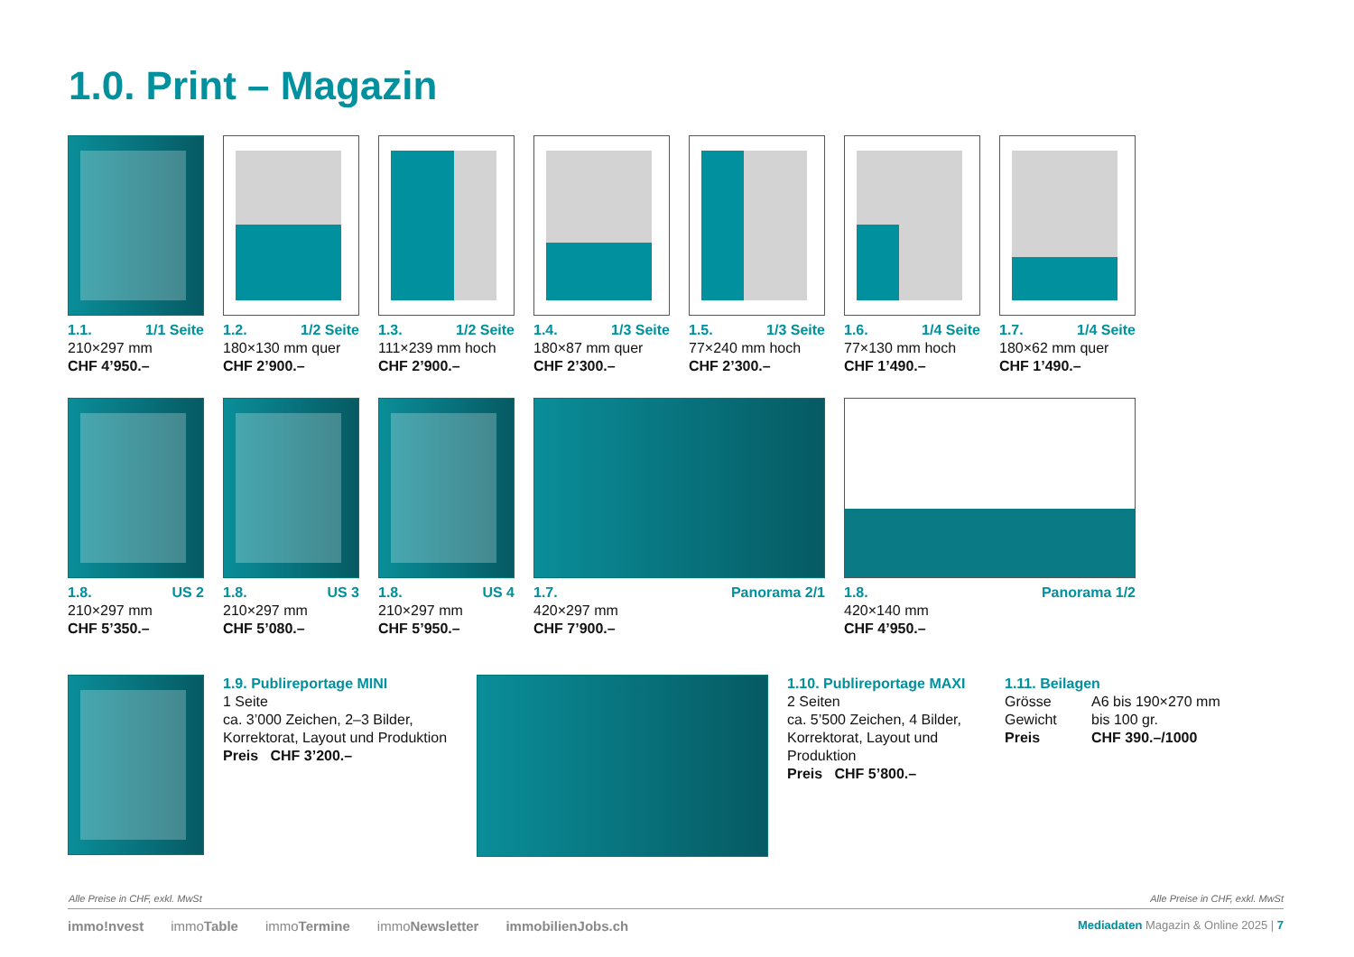1.0. Print – Magazin
1.1. 1/1 Seite
210×297 mm
CHF 4’950.–
1.2. 1/2 Seite
180×130 mm quer
CHF 2’900.–
1.3. 1/2 Seite
111×239 mm hoch
CHF 2’900.–
1.4. 1/3 Seite
180×87 mm quer
CHF 2’300.–
1.5. 1/3 Seite
77×240 mm hoch
CHF 2’300.–
1.6. 1/4 Seite
77×130 mm hoch
CHF 1’490.–
1.7. 1/4 Seite
180×62 mm quer
CHF 1’490.–
1.8. US 2
210×297 mm
CHF 5’350.–
1.8. US 3
210×297 mm
CHF 5’080.–
1.8. US 4
210×297 mm
CHF 5’950.–
1.7. Panorama 2/1
420×297 mm
CHF 7’900.–
1.8. Panorama 1/2
420×140 mm
CHF 4’950.–
1.9. Publireportage MINI
1 Seite
ca. 3’000 Zeichen, 2–3 Bilder, Korrektorat, Layout und Produktion
Preis CHF 3’200.–
1.10. Publireportage MAXI
2 Seiten
ca. 5’500 Zeichen, 4 Bilder, Korrektorat, Layout und Produktion
Preis CHF 5’800.–
1.11. Beilagen
Grösse A6 bis 190×270 mm
Gewicht bis 100 gr.
Preis CHF 390.–/1000
Alle Preise in CHF, exkl. MwSt Alle Preise in CHF, exkl. MwSt
immo!nvest immoTable immoTermine immoNewsletter immobilienJobs.ch Mediadaten Magazin & Online 2025 | 7